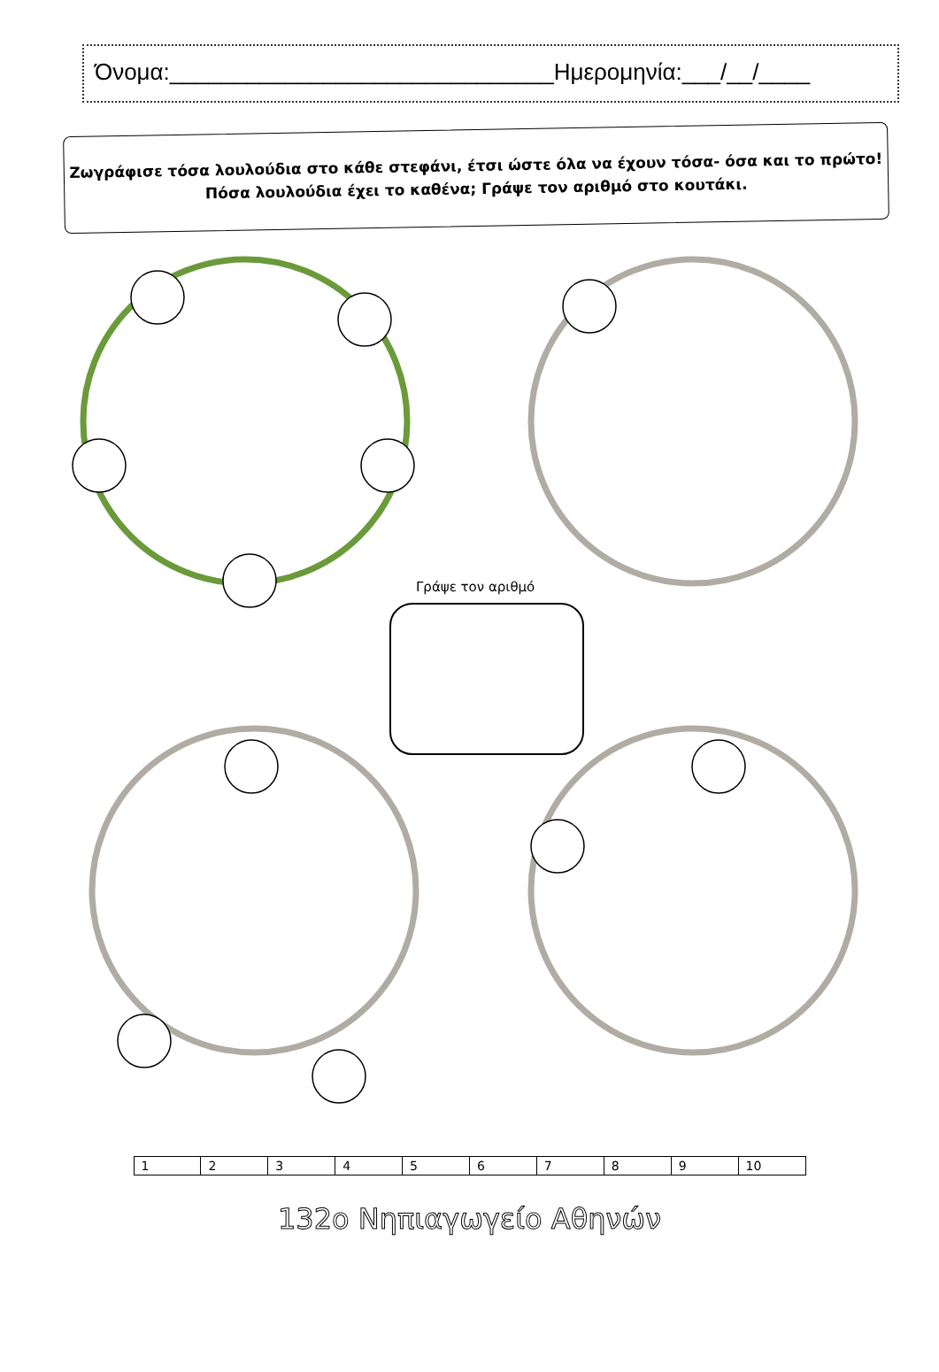Όνομα:______________________________Ημερομηνία:___/__/____
Ζωγράφισε τόσα λουλούδια στο κάθε στεφάνι, έτσι ώστε όλα να έχουν τόσα- όσα και το πρώτο!
Πόσα λουλούδια έχει το καθένα; Γράψε τον αριθμό στο κουτάκι.
Γράψε τον αριθμό
| 1 | 2 | 3 | 4 | 5 | 6 | 7 | 8 | 9 | 10 |
132ο Νηπιαγωγείο Αθηνών